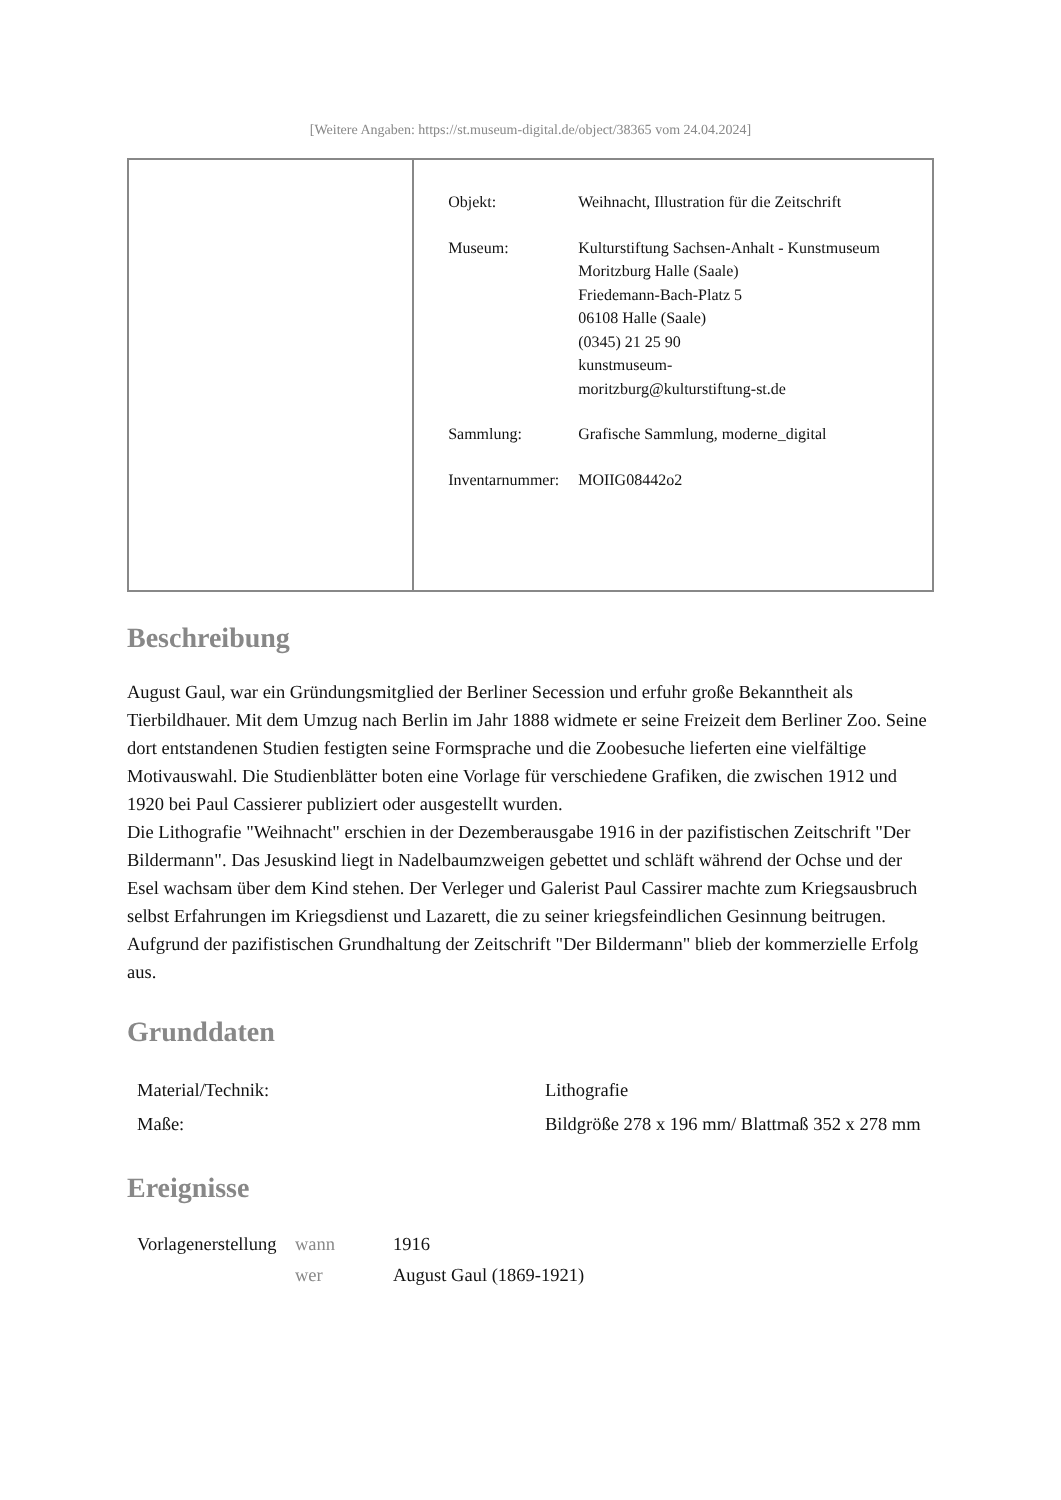[Weitere Angaben: https://st.museum-digital.de/object/38365 vom 24.04.2024]
| Objekt: | Weihnacht, Illustration für die Zeitschrift |
| Museum: | Kulturstiftung Sachsen-Anhalt - Kunstmuseum Moritzburg Halle (Saale) Friedemann-Bach-Platz 5 06108 Halle (Saale) (0345) 21 25 90 kunstmuseum- moritzburg@kulturstiftung-st.de |
| Sammlung: | Grafische Sammlung, moderne_digital |
| Inventarnummer: | MOIIG08442o2 |
Beschreibung
August Gaul, war ein Gründungsmitglied der Berliner Secession und erfuhr große Bekanntheit als Tierbildhauer. Mit dem Umzug nach Berlin im Jahr 1888 widmete er seine Freizeit dem Berliner Zoo. Seine dort entstandenen Studien festigten seine Formsprache und die Zoobesuche lieferten eine vielfältige Motivauswahl. Die Studienblätter boten eine Vorlage für verschiedene Grafiken, die zwischen 1912 und 1920 bei Paul Cassierer publiziert oder ausgestellt wurden.
Die Lithografie "Weihnacht" erschien in der Dezemberausgabe 1916 in der pazifistischen Zeitschrift "Der Bildermann". Das Jesuskind liegt in Nadelbaumzweigen gebettet und schläft während der Ochse und der Esel wachsam über dem Kind stehen. Der Verleger und Galerist Paul Cassirer machte zum Kriegsausbruch selbst Erfahrungen im Kriegsdienst und Lazarett, die zu seiner kriegsfeindlichen Gesinnung beitrugen. Aufgrund der pazifistischen Grundhaltung der Zeitschrift "Der Bildermann" blieb der kommerzielle Erfolg aus.
Grunddaten
| Material/Technik: | Lithografie |
| Maße: | Bildgröße 278 x 196 mm/ Blattmaß 352 x 278 mm |
Ereignisse
| Vorlagenerstellung | wann | 1916 |
| | wer | August Gaul (1869-1921) |